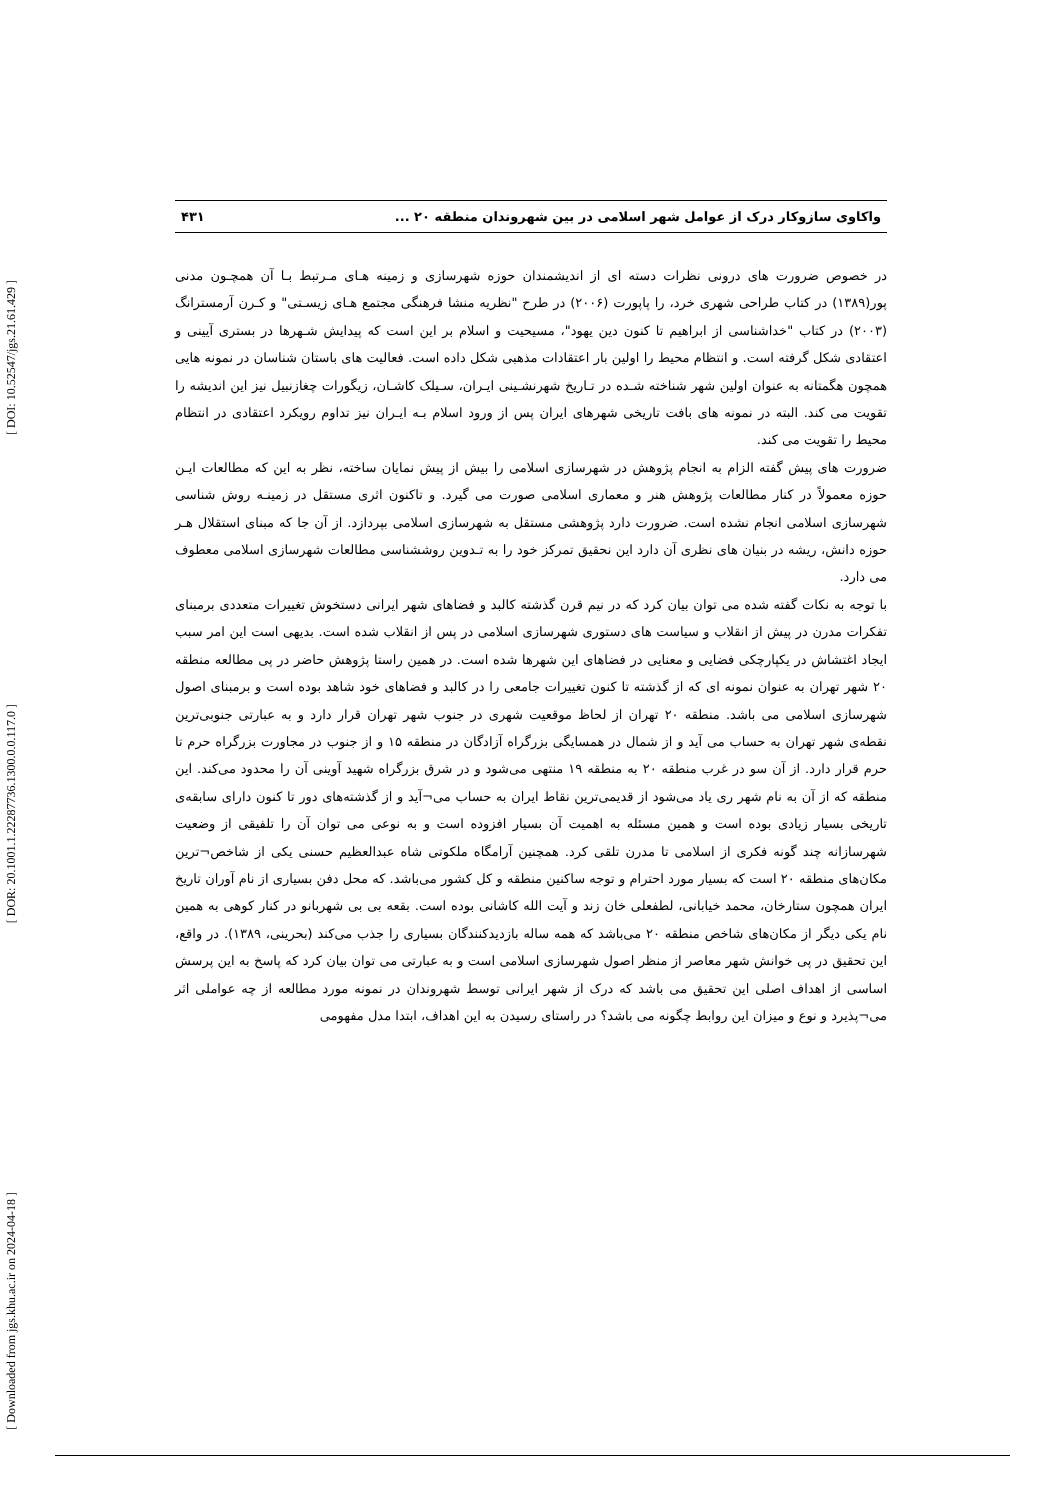[ DOI: 10.52547/jgs.21.61.429 ]
[ DOR: 20.1001.1.22287736.1300.0.0.117.0 ]
[ Downloaded from jgs.khu.ac.ir on 2024-04-18 ]
واکاوی سازوکار درک از عوامل شهر اسلامی در بین شهروندان منطقه ۲۰ ... ۴۳۱
در خصوص ضرورت های درونی نظرات دسته ای از اندیشمندان حوزه شهرسازی و زمینه هـای مـرتبط بـا آن همچـون مدنی پور(۱۳۸۹) در کتاب طراحی شهری خرد، را پاپورت (۲۰۰۶) در طرح "نظریه منشا فرهنگی مجتمع هـای زیسـتی" و کـرن آرمسترانگ (۲۰۰۳) در کتاب "خداشناسی از ابراهیم تا کنون دین یهود"، مسیحیت و اسلام بر این است که پیدایش شـهرها در بستری آیینی و اعتقادی شکل گرفته است. و انتظام محیط را اولین بار اعتقادات مذهبی شکل داده است. فعالیت های باستان شناسان در نمونه هایی همچون هگمتانه به عنوان اولین شهر شناخته شـده در تـاریخ شهرنشـینی ایـران، سـیلک کاشـان، زیگورات چغازنبیل نیز این اندیشه را تقویت می کند. البته در نمونه های بافت تاریخی شهرهای ایران پس از ورود اسلام بـه ایـران نیز تداوم رویکرد اعتقادی در انتظام محیط را تقویت می کند.
ضرورت های پیش گفته الزام به انجام پژوهش در شهرسازی اسلامی را بیش از پیش نمایان ساخته، نظر به این که مطالعات ایـن حوزه معمولاً در کنار مطالعات پژوهش هنر و معماری اسلامی صورت می گیرد. و تاکنون اثری مستقل در زمینـه روش شناسی شهرسازی اسلامی انجام نشده است. ضرورت دارد پژوهشی مستقل به شهرسازی اسلامی بپردازد. از آن جا که مبنای استقلال هـر حوزه دانش، ریشه در بنیان های نظری آن دارد این نحقیق تمرکز خود را به تـدوین روششناسی مطالعات شهرسازی اسلامی معطوف می دارد.
با توجه به نکات گفته شده می توان بیان کرد که در نیم قرن گذشته کالبد و فضاهای شهر ایرانی دستخوش تغییرات متعددی برمبنای تفکرات مدرن در پیش از انقلاب و سیاست های دستوری شهرسازی اسلامی در پس از انقلاب شده است. بدیهی است این امر سبب ایجاد اغتشاش در یکپارچکی فضایی و معنایی در فضاهای این شهرها شده است. در همین راستا پژوهش حاضر در پی مطالعه منطقه ۲۰ شهر تهران به عنوان نمونه ای که از گذشته تا کنون تغییرات جامعی را در کالبد و فضاهای خود شاهد بوده است و برمبنای اصول شهرسازی اسلامی می باشد. منطقه ۲۰ تهران از لحاظ موقعیت شهری در جنوب شهر تهران قرار دارد و به عبارتی جنوبی‌ترین نقطه‌ی شهر تهران به حساب می آید و از شمال در همسایگی بزرگراه آزادگان در منطقه ۱۵ و از جنوب در مجاورت بزرگراه حرم تا حرم قرار دارد. از آن سو در غرب منطقه ۲۰ به منطقه ۱۹ منتهی می‌شود و در شرق بزرگراه شهید آوینی آن را محدود می‌کند. این منطقه که از آن به نام شهر ری یاد می‌شود از قدیمی‌ترین نقاط ایران به حساب می¬آید و از گذشته‌های دور تا کنون دارای سابقه‌ی تاریخی بسیار زیادی بوده است و همین مسئله به اهمیت آن بسیار افزوده است و به نوعی می توان آن را تلفیقی از وضعیت شهرسازانه چند گونه فکری از اسلامی تا مدرن تلقی کرد. همچنین آرامگاه ملکوتی شاه عبدالعظیم حسنی یکی از شاخص¬ترین مکان‌های منطقه ۲۰ است که بسیار مورد احترام و توجه ساکنین منطقه و کل کشور می‌باشد. که محل دفن بسیاری از نام آوران تاریخ ایران همچون ستارخان، محمد خیابانی، لطفعلی خان زند و آیت الله کاشانی بوده است. بقعه بی بی شهربانو در کنار کوهی به همین نام یکی دیگر از مکان‌های شاخص منطقه ۲۰ می‌باشد که همه ساله بازدیدکنندگان بسیاری را جذب می‌کند (بحرینی، ۱۳۸۹). در واقع، این تحقیق در پی خوانش شهر معاصر از منظر اصول شهرسازی اسلامی است و به عبارتی می توان بیان کرد که پاسخ به این پرسش اساسی از اهداف اصلی این تحقیق می باشد که درک از شهر ایرانی توسط شهروندان در نمونه مورد مطالعه از چه عواملی اثر می¬پذیرد و نوع و میزان این روابط چگونه می باشد؟ در راستای رسیدن به این اهداف، ابتدا مدل مفهومی